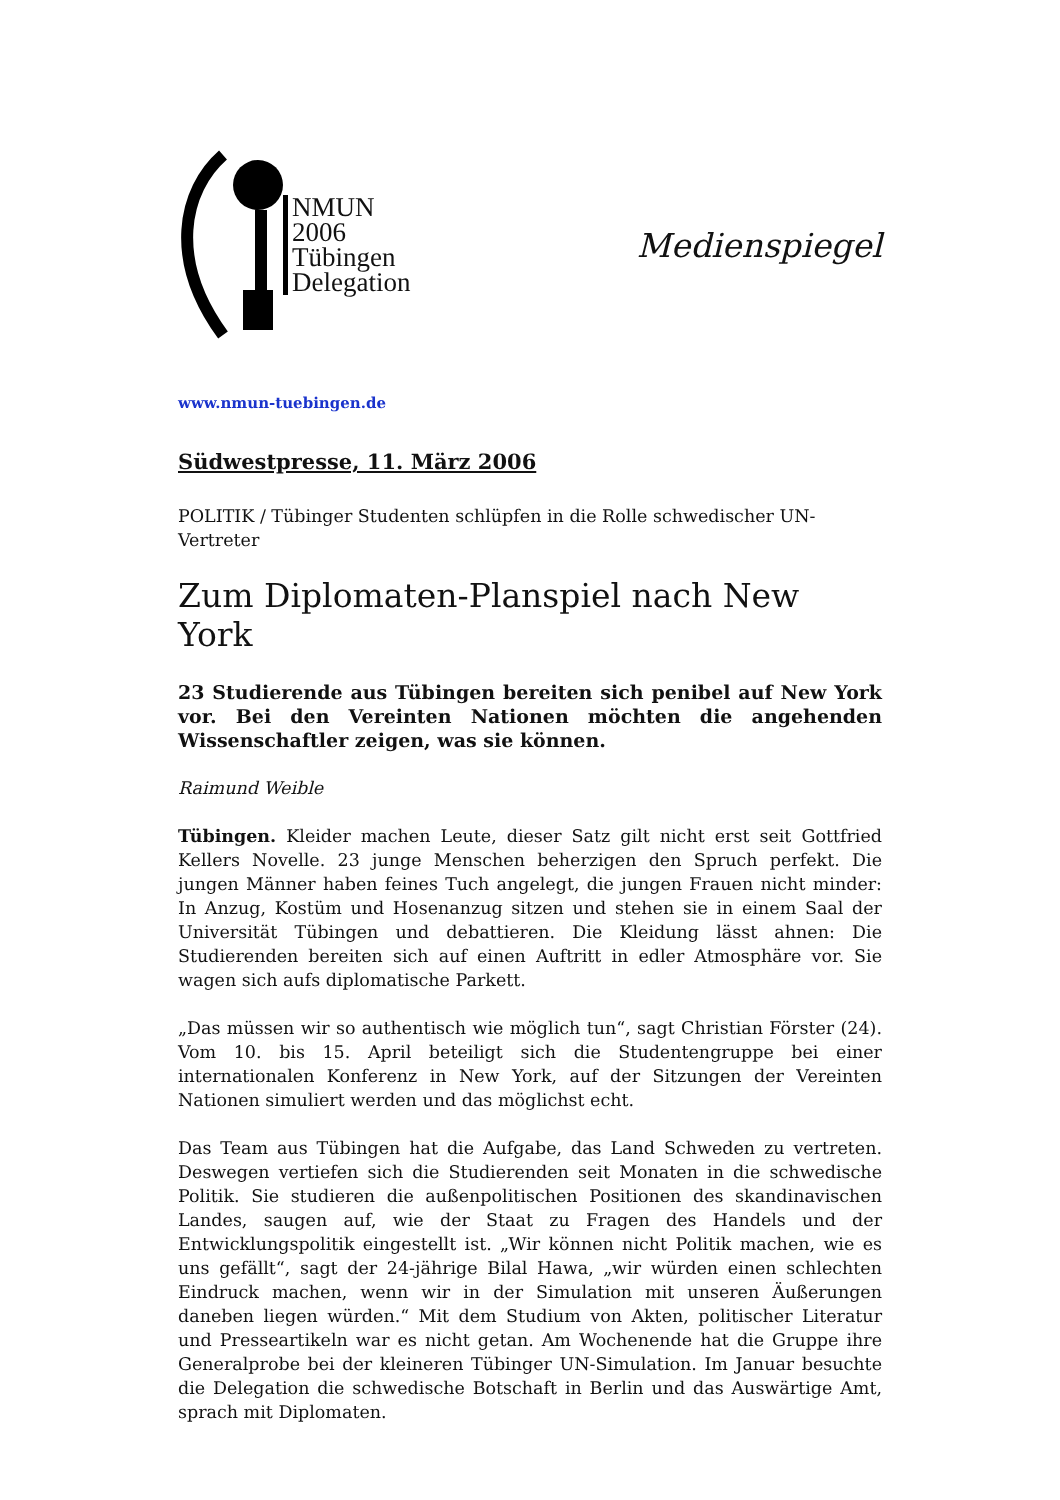NMUN
2006
Tübingen
Delegation
Medienspiegel
www.nmun-tuebingen.de
Südwestpresse, 11. März 2006
POLITIK / Tübinger Studenten schlüpfen in die Rolle schwedischer UN-Vertreter
Zum Diplomaten-Planspiel nach New York
23 Studierende aus Tübingen bereiten sich penibel auf New York vor. Bei den Vereinten Nationen möchten die angehenden Wissenschaftler zeigen, was sie können.
Raimund Weible
Tübingen. Kleider machen Leute, dieser Satz gilt nicht erst seit Gottfried Kellers Novelle. 23 junge Menschen beherzigen den Spruch perfekt. Die jungen Männer haben feines Tuch angelegt, die jungen Frauen nicht minder: In Anzug, Kostüm und Hosenanzug sitzen und stehen sie in einem Saal der Universität Tübingen und debattieren. Die Kleidung lässt ahnen: Die Studierenden bereiten sich auf einen Auftritt in edler Atmosphäre vor. Sie wagen sich aufs diplomatische Parkett.
„Das müssen wir so authentisch wie möglich tun“, sagt Christian Förster (24). Vom 10. bis 15. April beteiligt sich die Studentengruppe bei einer internationalen Konferenz in New York, auf der Sitzungen der Vereinten Nationen simuliert werden und das möglichst echt.
Das Team aus Tübingen hat die Aufgabe, das Land Schweden zu vertreten. Deswegen vertiefen sich die Studierenden seit Monaten in die schwedische Politik. Sie studieren die außenpolitischen Positionen des skandinavischen Landes, saugen auf, wie der Staat zu Fragen des Handels und der Entwicklungspolitik eingestellt ist. „Wir können nicht Politik machen, wie es uns gefällt“, sagt der 24-jährige Bilal Hawa, „wir würden einen schlechten Eindruck machen, wenn wir in der Simulation mit unseren Äußerungen daneben liegen würden.“ Mit dem Studium von Akten, politischer Literatur und Presseartikeln war es nicht getan. Am Wochenende hat die Gruppe ihre Generalprobe bei der kleineren Tübinger UN-Simulation. Im Januar besuchte die Delegation die schwedische Botschaft in Berlin und das Auswärtige Amt, sprach mit Diplomaten.